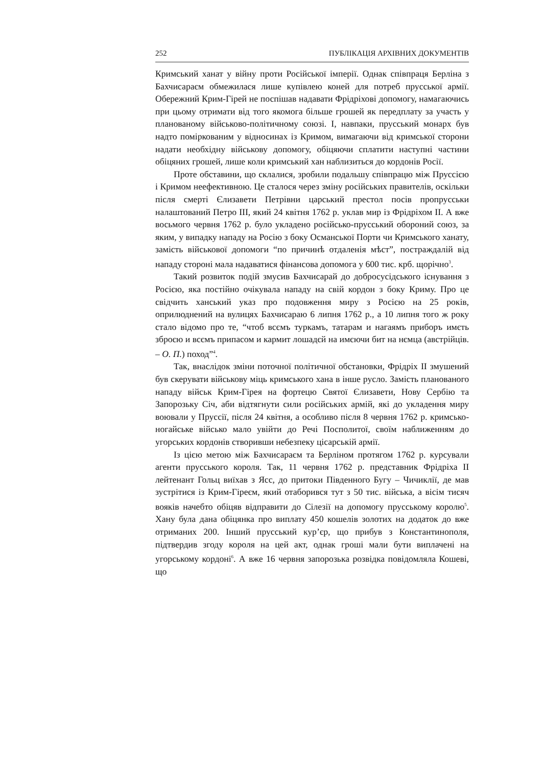252 ПУБЛІКАЦІЯ АРХІВНИХ ДОКУМЕНТІВ
Кримський ханат у війну проти Російської імперії. Однак співпраця Берліна з Бахчисараєм обмежилася лише купівлею коней для потреб прусської армії. Обережний Крим-Гірей не поспішав надавати Фрідріхові допомогу, намагаючись при цьому отримати від того якомога більше грошей як передплату за участь у планованому військово-політичному союзі. І, навпаки, прусський монарх був надто поміркованим у відносинах із Кримом, вимагаючи від кримської сторони надати необхідну військову допомогу, обіцяючи сплатити наступні частини обіцяних грошей, лише коли кримський хан наблизиться до кордонів Росії.
Проте обставини, що склалися, зробили подальшу співпрацю між Пруссією і Кримом неефективною. Це сталося через зміну російських правителів, оскільки після смерті Єлизавети Петрівни царський престол посів пропрусськи налаштований Петро ІІІ, який 24 квітня 1762 р. уклав мир із Фрідріхом ІІ. А вже восьмого червня 1762 р. було укладено російсько-прусський обороний союз, за яким, у випадку нападу на Росію з боку Османської Порти чи Кримського ханату, замість військової допомоги “по причинѣ отдаленія мѣст”, постраждалій від нападу стороні мала надаватися фінансова допомога у 600 тис. крб. щорічно<sup>3</sup>.
Такий розвиток подій змусив Бахчисарай до добросусідського існування з Росією, яка постійно очікувала нападу на свій кордон з боку Криму. Про це свідчить ханський указ про подовження миру з Росією на 25 років, оприлюднений на вулицях Бахчисараю 6 липня 1762 р., а 10 липня того ж року стало відомо про те, “чтоб всємъ туркамъ, татарам и нагаямъ приборъ имєть зброєю и всємъ припасом и кармит лошадєй на имєючи бит на нємца (австрійців. – О. П.) поход”<sup>4</sup>.
Так, внаслідок зміни поточної політичної обстановки, Фрідріх ІІ змушений був скерувати військову міць кримського хана в інше русло. Замість планованого нападу військ Крим-Гірея на фортецю Святої Єлизавети, Нову Сербію та Запорозьку Січ, аби відтягнути сили російських армій, які до укладення миру воювали у Пруссії, після 24 квітня, а особливо після 8 червня 1762 р. кримсько-ногайське військо мало увійти до Речі Посполитої, своїм наближенням до угорських кордонів створивши небезпеку цісарській армії.
Із цією метою між Бахчисараєм та Берліном протягом 1762 р. курсували агенти прусського короля. Так, 11 червня 1762 р. представник Фрідріха ІІ лейтенант Гольц виїхав з Ясс, до притоки Південного Бугу – Чичиклії, де мав зустрітися із Крим-Гіреєм, який отаборився тут з 50 тис. війська, а вісім тисяч вояків начебто обіцяв відправити до Сілезії на допомогу прусському королю<sup>5</sup>. Хану була дана обіцянка про виплату 450 кошелів золотих на додаток до вже отриманих 200. Інший прусський кур’єр, що прибув з Константинополя, підтвердив згоду короля на цей акт, однак гроші мали бути виплачені на угорському кордоні<sup>6</sup>. А вже 16 червня запорозька розвідка повідомляла Кошеві, що